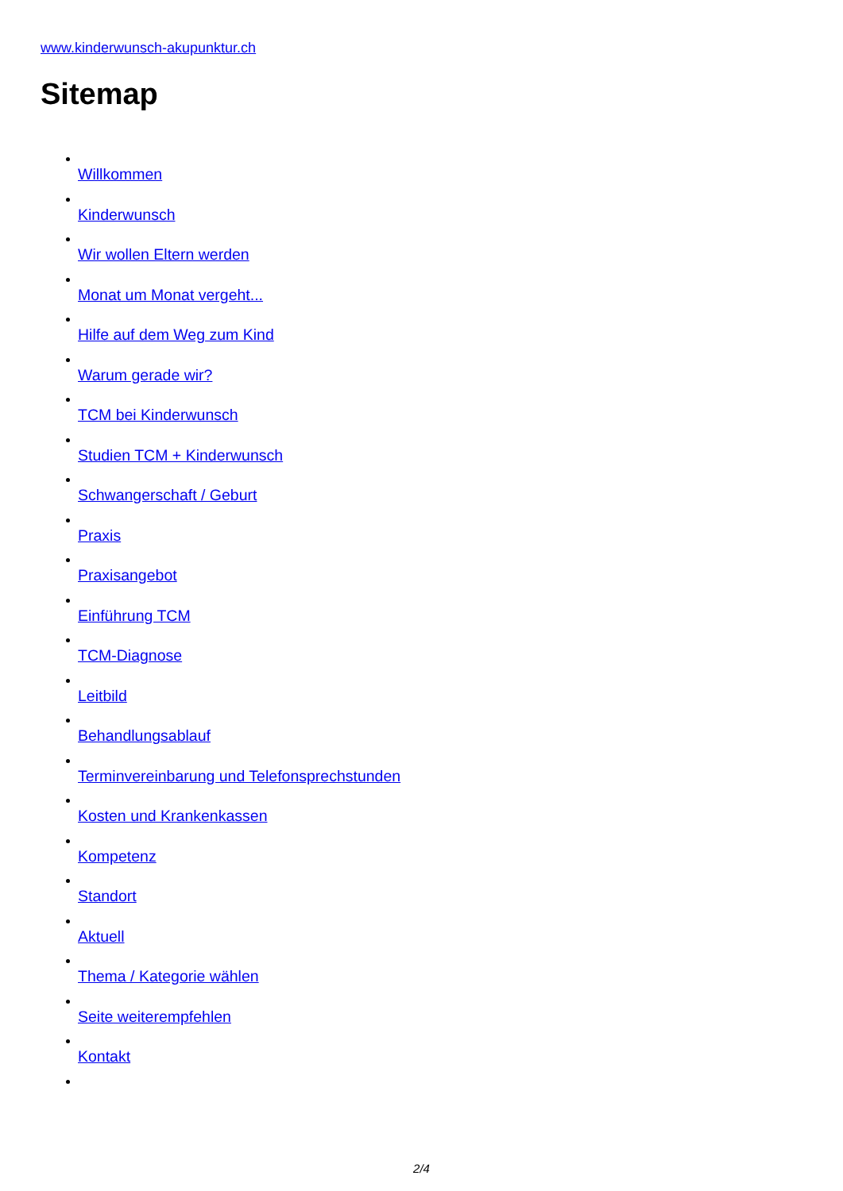www.kinderwunsch-akupunktur.ch
Sitemap
Willkommen
Kinderwunsch
Wir wollen Eltern werden
Monat um Monat vergeht...
Hilfe auf dem Weg zum Kind
Warum gerade wir?
TCM bei Kinderwunsch
Studien TCM + Kinderwunsch
Schwangerschaft / Geburt
Praxis
Praxisangebot
Einführung TCM
TCM-Diagnose
Leitbild
Behandlungsablauf
Terminvereinbarung und Telefonsprechstunden
Kosten und Krankenkassen
Kompetenz
Standort
Aktuell
Thema / Kategorie wählen
Seite weiterempfehlen
Kontakt
2/4